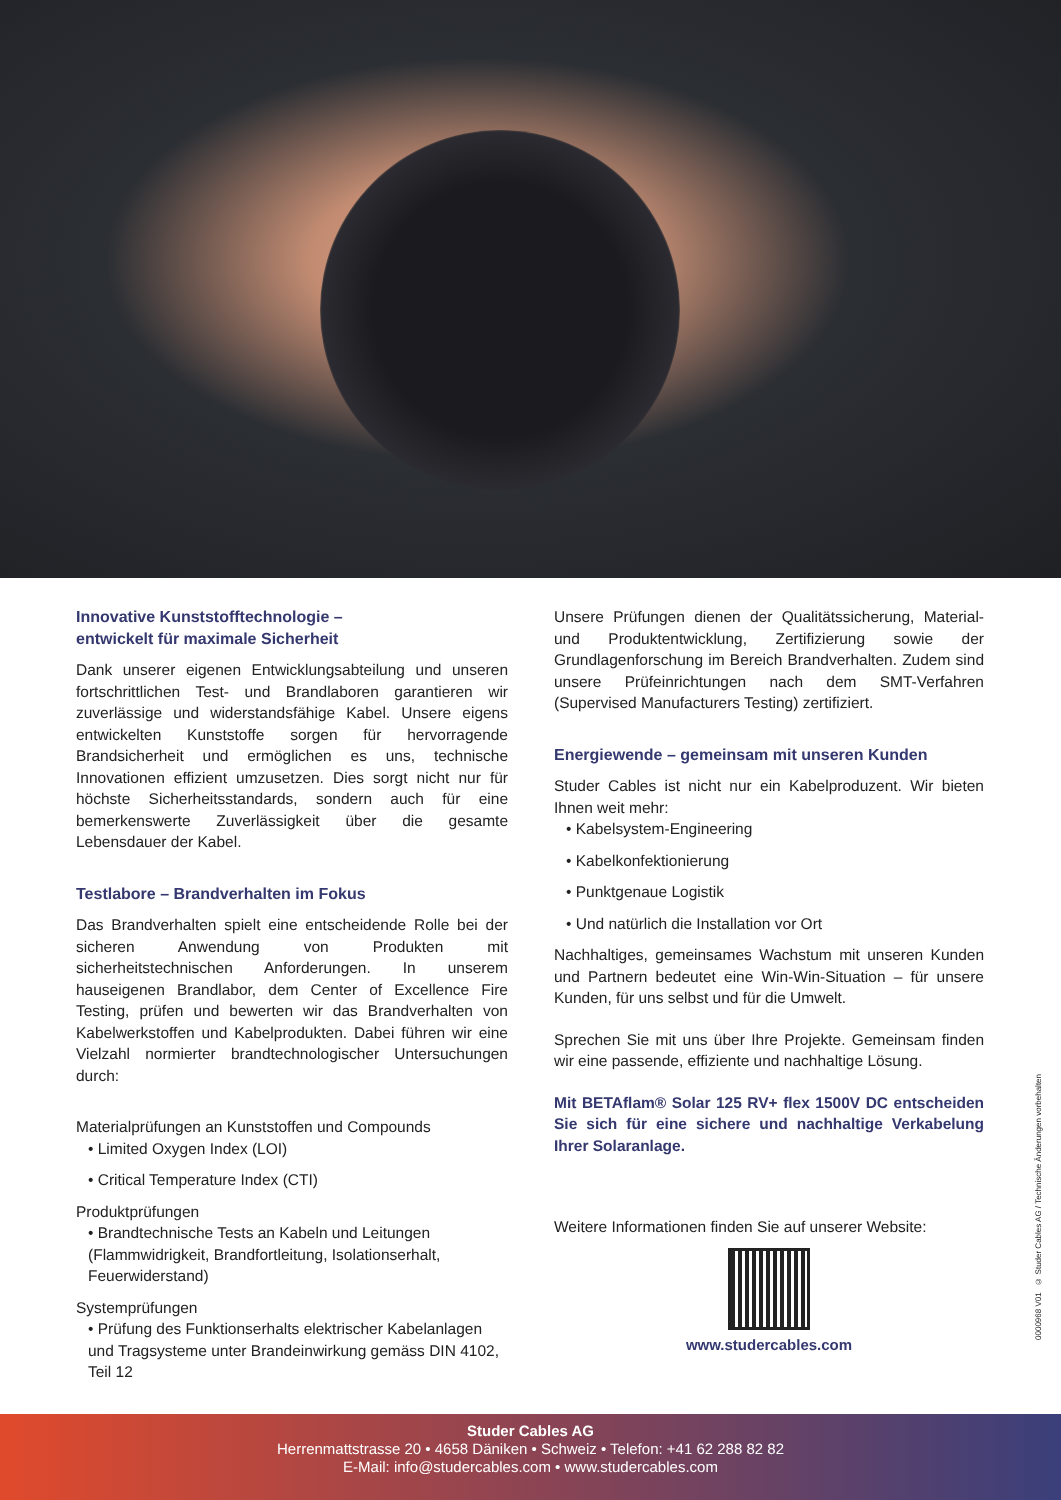Innovative Kunststofftechnologie –
entwickelt für maximale Sicherheit
Dank unserer eigenen Entwicklungsabteilung und unseren fortschrittlichen Test- und Brandlaboren garantieren wir zuverlässige und widerstandsfähige Kabel. Unsere eigens entwickelten Kunststoffe sorgen für hervorragende Brandsicherheit und ermöglichen es uns, technische Innovationen effizient umzusetzen. Dies sorgt nicht nur für höchste Sicherheitsstandards, sondern auch für eine bemerkenswerte Zuverlässigkeit über die gesamte Lebensdauer der Kabel.
Testlabore – Brandverhalten im Fokus
Das Brandverhalten spielt eine entscheidende Rolle bei der sicheren Anwendung von Produkten mit sicherheitstechnischen Anforderungen. In unserem hauseigenen Brandlabor, dem Center of Excellence Fire Testing, prüfen und bewerten wir das Brandverhalten von Kabelwerkstoffen und Kabelprodukten. Dabei führen wir eine Vielzahl normierter brandtechnologischer Untersuchungen durch:
Materialprüfungen an Kunststoffen und Compounds
• Limited Oxygen Index (LOI)
• Critical Temperature Index (CTI)
Produktprüfungen
• Brandtechnische Tests an Kabeln und Leitungen (Flammwidrigkeit, Brandfortleitung, Isolationserhalt, Feuerwiderstand)
Systemprüfungen
• Prüfung des Funktionserhalts elektrischer Kabelanlagen und Tragsysteme unter Brandeinwirkung gemäss DIN 4102, Teil 12
Unsere Prüfungen dienen der Qualitätssicherung, Material- und Produktentwicklung, Zertifizierung sowie der Grundlagenforschung im Bereich Brandverhalten. Zudem sind unsere Prüfeinrichtungen nach dem SMT-Verfahren (Supervised Manufacturers Testing) zertifiziert.
Energiewende – gemeinsam mit unseren Kunden
Studer Cables ist nicht nur ein Kabelproduzent. Wir bieten Ihnen weit mehr:
• Kabelsystem-Engineering
• Kabelkonfektionierung
• Punktgenaue Logistik
• Und natürlich die Installation vor Ort
Nachhaltiges, gemeinsames Wachstum mit unseren Kunden und Partnern bedeutet eine Win-Win-Situation – für unsere Kunden, für uns selbst und für die Umwelt.
Sprechen Sie mit uns über Ihre Projekte. Gemeinsam finden wir eine passende, effiziente und nachhaltige Lösung.
Mit BETAflam® Solar 125 RV+ flex 1500V DC entscheiden Sie sich für eine sichere und nachhaltige Verkabelung Ihrer Solaranlage.
Weitere Informationen finden Sie auf unserer Website:
www.studercables.com
0000968 V01 © Studer Cables AG / Technische Änderungen vorbehalten
Studer Cables AG
Herrenmattstrasse 20 • 4658 Däniken • Schweiz • Telefon: +41 62 288 82 82
E-Mail: info@studercables.com • www.studercables.com